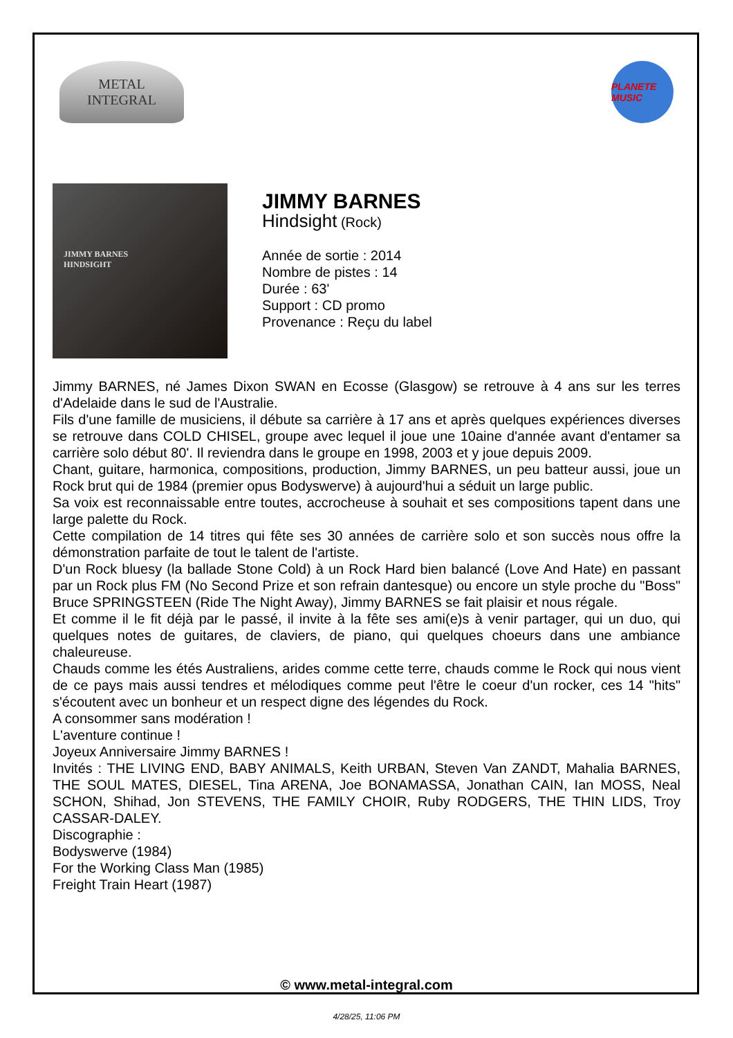METAL
INTEGRAL
PLANETE MUSIC
JIMMY BARNES
HINDSIGHT
JIMMY BARNES
Hindsight (Rock)
Année de sortie : 2014
Nombre de pistes : 14
Durée : 63'
Support : CD promo
Provenance : Reçu du label
Jimmy BARNES, né James Dixon SWAN en Ecosse (Glasgow) se retrouve à 4 ans sur les terres d'Adelaide dans le sud de l'Australie.
Fils d'une famille de musiciens, il débute sa carrière à 17 ans et après quelques expériences diverses se retrouve dans COLD CHISEL, groupe avec lequel il joue une 10aine d'année avant d'entamer sa carrière solo début 80'. Il reviendra dans le groupe en 1998, 2003 et y joue depuis 2009.
Chant, guitare, harmonica, compositions, production, Jimmy BARNES, un peu batteur aussi, joue un Rock brut qui de 1984 (premier opus Bodyswerve) à aujourd'hui a séduit un large public.
Sa voix est reconnaissable entre toutes, accrocheuse à souhait et ses compositions tapent dans une large palette du Rock.
Cette compilation de 14 titres qui fête ses 30 années de carrière solo et son succès nous offre la démonstration parfaite de tout le talent de l'artiste.
D'un Rock bluesy (la ballade Stone Cold) à un Rock Hard bien balancé (Love And Hate) en passant par un Rock plus FM (No Second Prize et son refrain dantesque) ou encore un style proche du "Boss" Bruce SPRINGSTEEN (Ride The Night Away), Jimmy BARNES se fait plaisir et nous régale.
Et comme il le fit déjà par le passé, il invite à la fête ses ami(e)s à venir partager, qui un duo, qui quelques notes de guitares, de claviers, de piano, qui quelques choeurs dans une ambiance chaleureuse.
Chauds comme les étés Australiens, arides comme cette terre, chauds comme le Rock qui nous vient de ce pays mais aussi tendres et mélodiques comme peut l'être le coeur d'un rocker, ces 14 "hits" s'écoutent avec un bonheur et un respect digne des légendes du Rock.
A consommer sans modération !
L'aventure continue !
Joyeux Anniversaire Jimmy BARNES !
Invités : THE LIVING END, BABY ANIMALS, Keith URBAN, Steven Van ZANDT, Mahalia BARNES, THE SOUL MATES, DIESEL, Tina ARENA, Joe BONAMASSA, Jonathan CAIN, Ian MOSS, Neal SCHON, Shihad, Jon STEVENS, THE FAMILY CHOIR, Ruby RODGERS, THE THIN LIDS, Troy CASSAR-DALEY.
Discographie :
Bodyswerve (1984)
For the Working Class Man (1985)
Freight Train Heart (1987)
© www.metal-integral.com
4/28/25, 11:06 PM